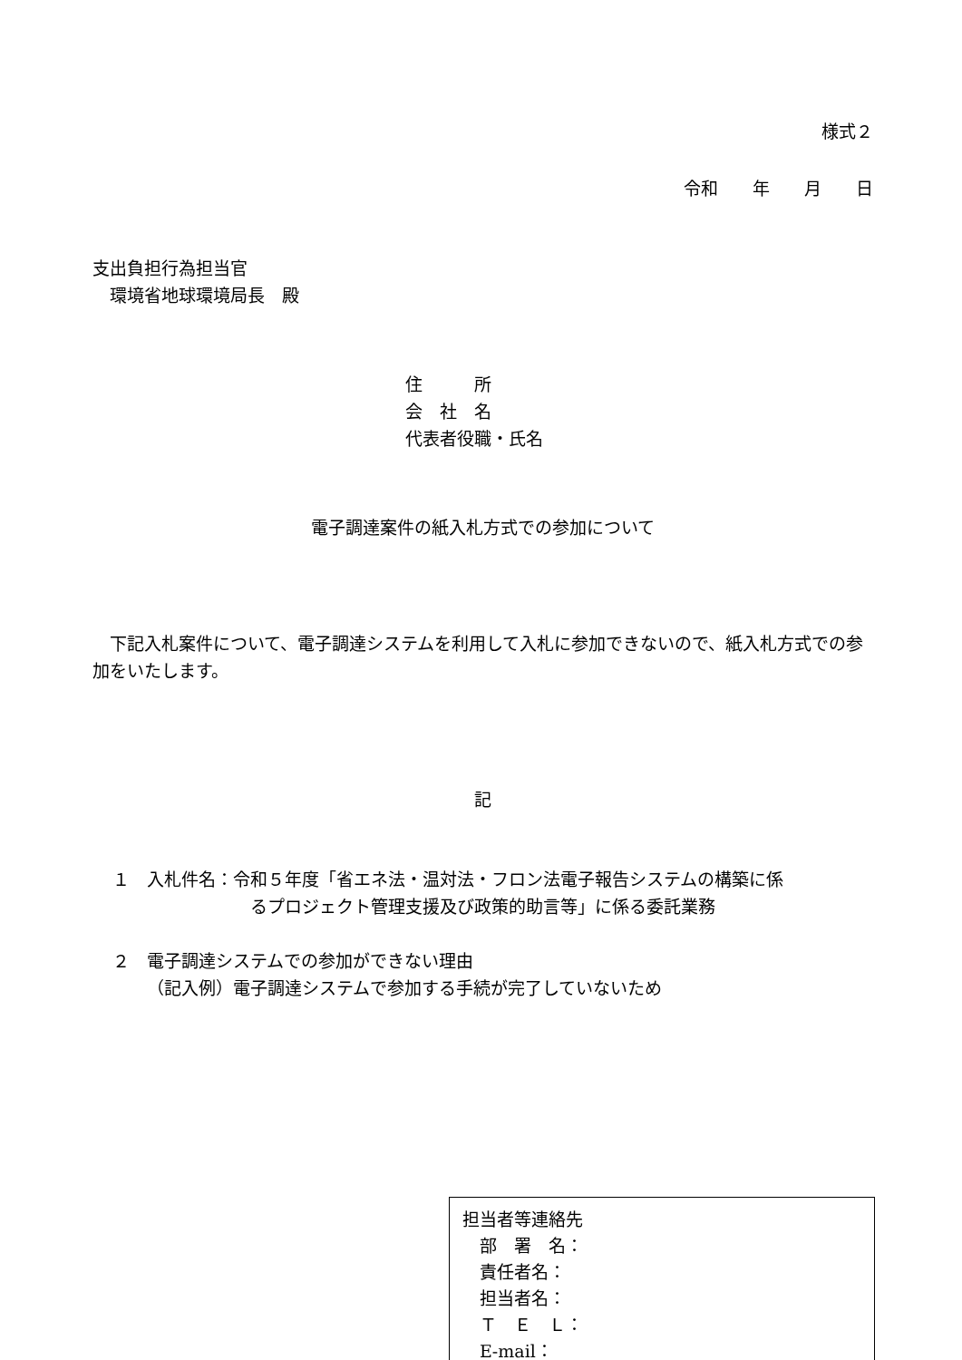様式２
令和　　年　　月　　日
支出負担行為担当官
　環境省地球環境局長　殿
住　　　所
会　社　名
代表者役職・氏名
電子調達案件の紙入札方式での参加について
　下記入札案件について、電子調達システムを利用して入札に参加できないので、紙入札方式での参加をいたします。
記
１　入札件名：令和５年度「省エネ法・温対法・フロン法電子報告システムの構築に係
るプロジェクト管理支援及び政策的助言等」に係る委託業務
２　電子調達システムでの参加ができない理由
（記入例）電子調達システムで参加する手続が完了していないため
担当者等連絡先
　部　署　名：
　責任者名：
　担当者名：
　Ｔ　Ｅ　Ｌ：
　E‐mail：